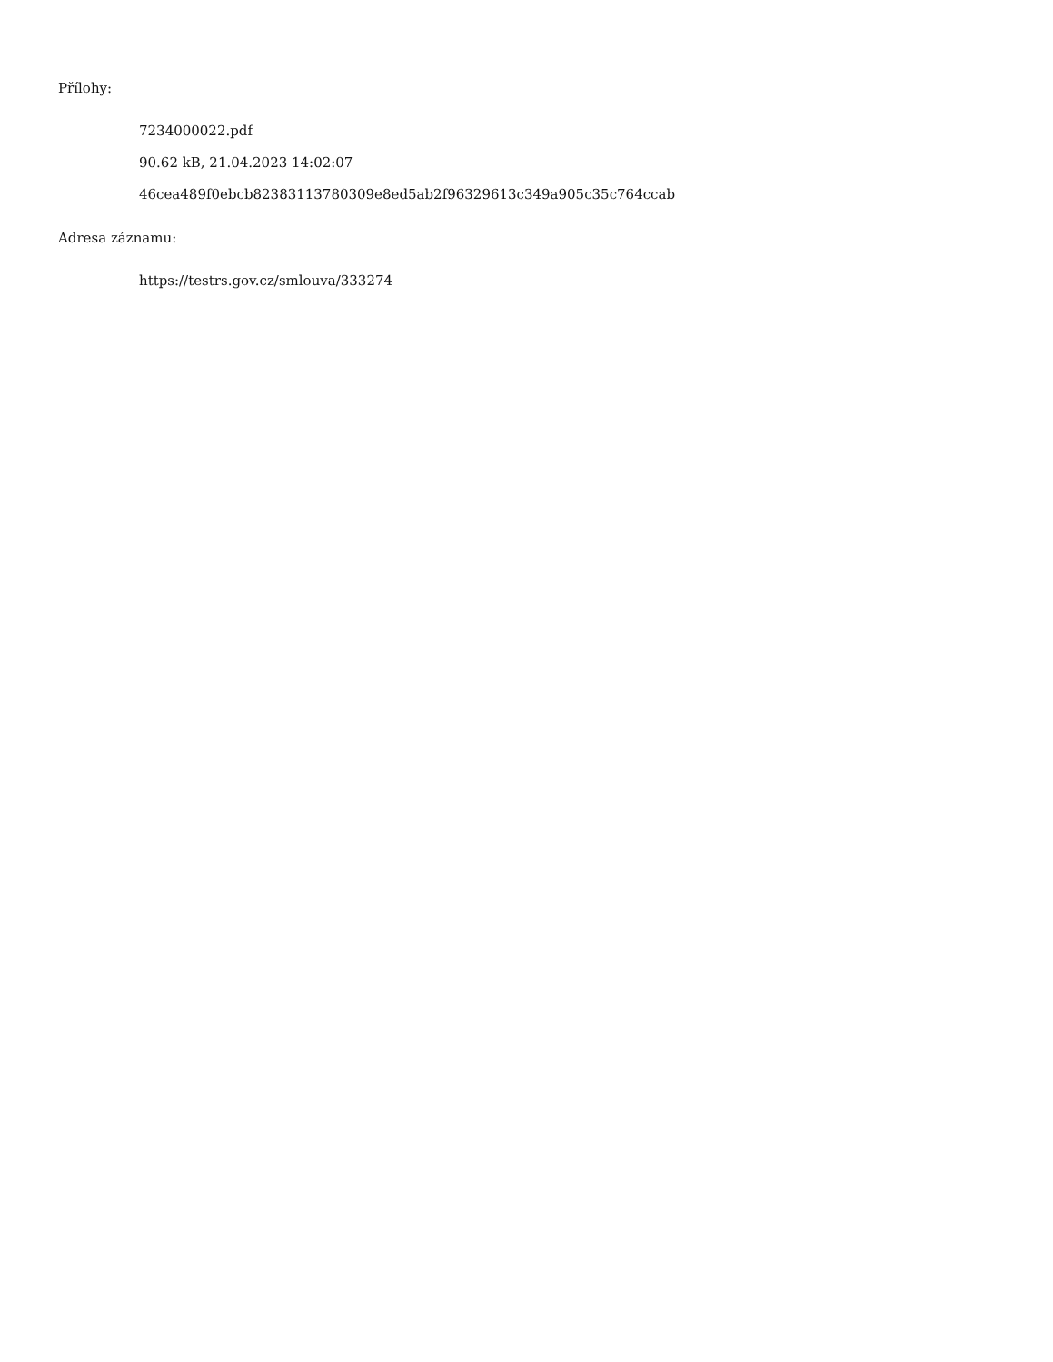Přílohy:
7234000022.pdf
90.62 kB, 21.04.2023 14:02:07
46cea489f0ebcb82383113780309e8ed5ab2f96329613c349a905c35c764ccab
Adresa záznamu:
https://testrs.gov.cz/smlouva/333274